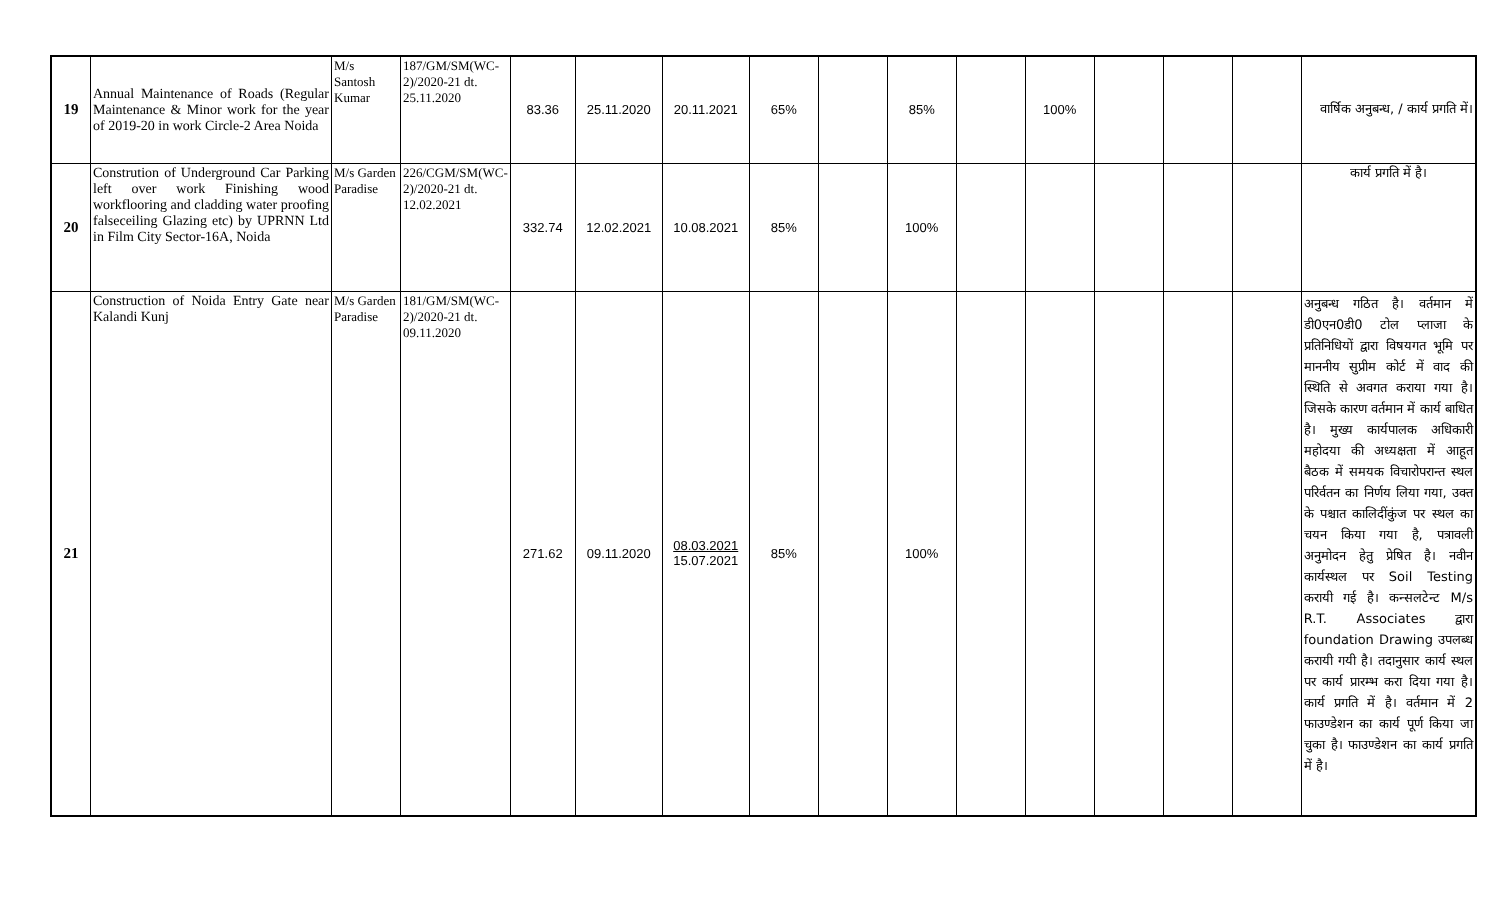| 19 | Annual Maintenance of Roads (Regular Maintenance & Minor work for the year of 2019-20 in work Circle-2 Area Noida | M/s Santosh Kumar | 187/GM/SM(WC-2)/2020-21 dt. 25.11.2020 | 83.36 | 25.11.2020 | 20.11.2021 | 65% | | 85% | | 100% | | | | वार्षिक अनुबन्ध, / कार्य प्रगति में। |
| 20 | Constrution of Underground Car Parking left over work Finishing wood workflooring and cladding water proofing falseceiling Glazing etc) by UPRNN Ltd in Film City Sector-16A, Noida | M/s Garden Paradise | 226/CGM/SM(WC-2)/2020-21 dt. 12.02.2021 | 332.74 | 12.02.2021 | 10.08.2021 | 85% | | 100% | | | | | | कार्य प्रगति में है। |
| 21 | Construction of Noida Entry Gate near Kalandi Kunj | M/s Garden Paradise | 181/GM/SM(WC-2)/2020-21 dt. 09.11.2020 | 271.62 | 09.11.2020 | 08.03.2021 15.07.2021 | 85% | | 100% | | | | | | अनुबन्ध गठित है। वर्तमान में डी0एन0डी0 टोल प्लाजा के प्रतिनिधियों द्वारा विषयगत भूमि पर माननीय सुप्रीम कोर्ट में वाद की स्थिति से अवगत कराया गया है। जिसके कारण वर्तमान में कार्य बाधित है। मुख्य कार्यपालक अधिकारी महोदया की अध्यक्षता में आहूत बैठक में समयक विचारोपरान्त स्थल परिर्वतन का निर्णय लिया गया, उक्त के पश्चात कालिदींकुंज पर स्थल का चयन किया गया है, पत्रावली अनुमोदन हेतु प्रेषित है। नवीन कार्यस्थल पर Soil Testing करायी गई है। कन्सलटेन्ट M/s R.T. Associates द्वारा foundation Drawing उपलब्ध करायी गयी है। तदानुसार कार्य स्थल पर कार्य प्रारम्भ करा दिया गया है। कार्य प्रगति में है। वर्तमान में 2 फाउण्डेशन का कार्य पूर्ण किया जा चुका है। फाउण्डेशन का कार्य प्रगति में है। |